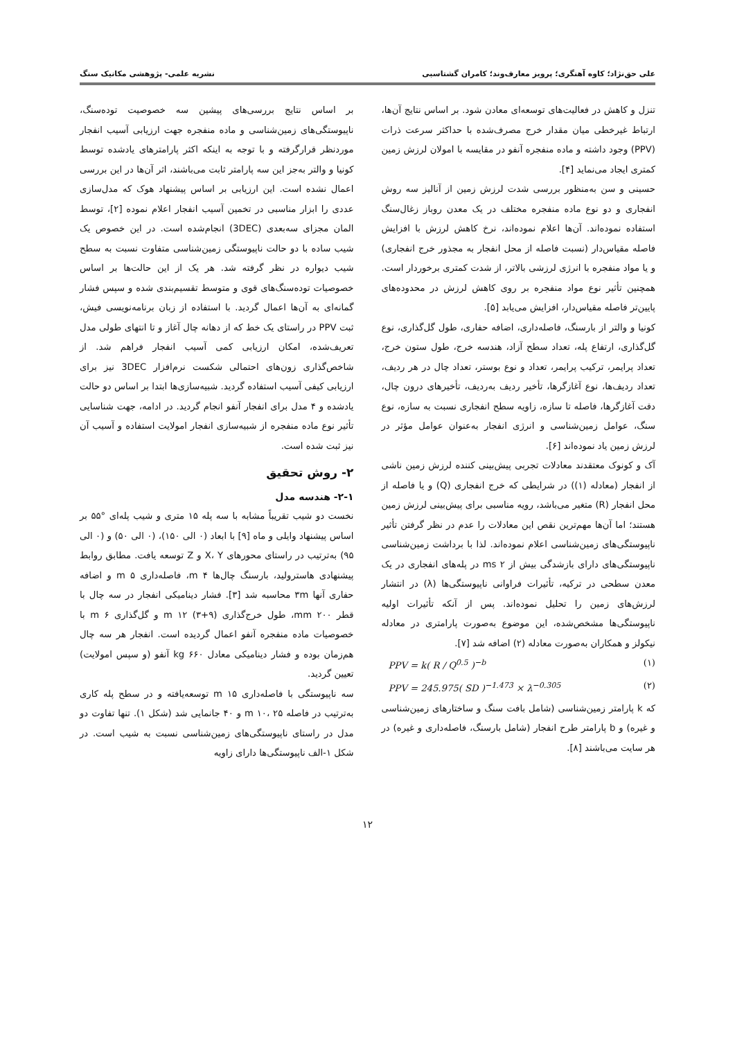علی حق‌نژاد؛ کاوه آهنگری؛ پرویز معارف‌وند؛ کامران گشتاسبی نشریه علمی- پژوهشی مکانیک سنگ
تنزل و کاهش در فعالیت‌های توسعه‌ای معادن شود. بر اساس نتایج آن‌ها، ارتباط غیرخطی میان مقدار خرج مصرف‌شده با حداکثر سرعت ذرات (PPV) وجود داشته و ماده منفجره آنفو در مقایسه با امولان لرزش زمین کمتری ایجاد می‌نماید [۴].
حسینی و سن به‌منظور بررسی شدت لرزش زمین از آنالیز سه روش انفجاری و دو نوع ماده منفجره مختلف در یک معدن روباز زغال‌سنگ استفاده نموده‌اند. آن‌ها اعلام نموده‌اند، نرخ کاهش لرزش با افزایش فاصله مقیاس‌دار (نسبت فاصله از محل انفجار به مجذور خرج انفجاری) و یا مواد منفجره با انرژی لرزشی بالاتر، از شدت کمتری برخوردار است. همچنین تأثیر نوع مواد منفجره بر روی کاهش لرزش در محدوده‌های پایین‌تر فاصله مقیاس‌دار، افزایش می‌یابد [۵].
کونیا و والتر از بارسنگ، فاصله‌داری، اضافه حفاری، طول گل‌گذاری، نوع گل‌گذاری، ارتفاع پله، تعداد سطح آزاد، هندسه خرج، طول ستون خرج، تعداد پرایمر، ترکیب پرایمر، تعداد و نوع بوستر، تعداد چال در هر ردیف، تعداد ردیف‌ها، نوع آغازگرها، تأخیر ردیف به‌ردیف، تأخیرهای درون چال، دقت آغازگرها، فاصله تا سازه، زاویه سطح انفجاری نسبت به سازه، نوع سنگ، عوامل زمین‌شناسی و انرژی انفجار به‌عنوان عوامل مؤثر در لرزش زمین یاد نموده‌اند [۶].
آک و کونوک معتقدند معادلات تجربی پیش‌بینی کننده لرزش زمین ناشی از انفجار (معادله (۱)) در شرایطی که خرج انفجاری (Q) و یا فاصله از محل انفجار (R) متغیر می‌باشد، رویه مناسبی برای پیش‌بینی لرزش زمین هستند؛ اما آن‌ها مهم‌ترین نقص این معادلات را عدم در نظر گرفتن تأثیر ناپیوستگی‌های زمین‌شناسی اعلام نموده‌اند. لذا با برداشت زمین‌شناسی ناپیوستگی‌های دارای بازشدگی بیش از ms ۲ در پله‌های انفجاری در یک معدن سطحی در ترکیه، تأثیرات فراوانی ناپیوستگی‌ها (λ) در انتشار لرزش‌های زمین را تحلیل نموده‌اند. پس از آنکه تأثیرات اولیه ناپیوستگی‌ها مشخص‌شده، این موضوع به‌صورت پارامتری در معادله نیکولز و همکاران به‌صورت معادله (۲) اضافه شد [۷].
PPV = k( R / Q<sup>0.5</sup> )<sup>−b</sup> (۱)
PPV = 245.975( SD )<sup>−1.473</sup> × λ<sup>−0.305</sup> (۲)
که k پارامتر زمین‌شناسی (شامل بافت سنگ و ساختارهای زمین‌شناسی و غیره) و b پارامتر طرح انفجار (شامل بارسنگ، فاصله‌داری و غیره) در هر سایت می‌باشند [۸].
بر اساس نتایج بررسی‌های پیشین سه خصوصیت توده‌سنگ، ناپیوستگی‌های زمین‌شناسی و ماده منفجره جهت ارزیابی آسیب انفجار موردنظر قرارگرفته و با توجه به اینکه اکثر پارامترهای یادشده توسط کونیا و والتر به‌جز این سه پارامتر ثابت می‌باشند، اثر آن‌ها در این بررسی اعمال نشده است. این ارزیابی بر اساس پیشنهاد هوک که مدل‌سازی عددی را ابزار مناسبی در تخمین آسیب انفجار اعلام نموده [۲]، توسط المان مجزای سه‌بعدی (3DEC) انجام‌شده است. در این خصوص یک شیب ساده با دو حالت ناپیوستگی زمین‌شناسی متفاوت نسبت به سطح شیب دیواره در نظر گرفته شد. هر یک از این حالت‌ها بر اساس خصوصیات توده‌سنگ‌های قوی و متوسط تقسیم‌بندی شده و سپس فشار گمانه‌ای به آن‌ها اعمال گردید. با استفاده از زبان برنامه‌نویسی فیش، ثبت PPV در راستای یک خط که از دهانه چال آغاز و تا انتهای طولی مدل تعریف‌شده، امکان ارزیابی کمی آسیب انفجار فراهم شد. از شاخص‌گذاری زون‌های احتمالی شکست نرم‌افزار 3DEC نیز برای ارزیابی کیفی آسیب استفاده گردید. شبیه‌سازی‌ها ابتدا بر اساس دو حالت یادشده و ۴ مدل برای انفجار آنفو انجام گردید. در ادامه، جهت شناسایی تأثیر نوع ماده منفجره از شبیه‌سازی انفجار امولایت استفاده و آسیب آن نیز ثبت شده است.
۲- روش تحقیق
۲-۱- هندسه مدل
نخست دو شیب تقریباً مشابه با سه پله ۱۵ متری و شیب پله‌ای °۵۵ بر اساس پیشنهاد وایلی و ماه [۹] با ابعاد (۰ الی ۱۵۰)، (۰ الی ۵۰) و (۰ الی ۹۵) به‌ترتیب در راستای محورهای X، Y و Z توسعه یافت. مطابق روابط پیشنهادی هاسترولید، بارسنگ چال‌ها m ۴، فاصله‌داری m ۵ و اضافه حفاری آنها ۳m محاسبه شد [۳]. فشار دینامیکی انفجار در سه چال با قطر mm ۲۰۰، طول خرج‌گذاری (۹+۳) m ۱۲ و گل‌گذاری m ۶ با خصوصیات ماده منفجره آنفو اعمال گردیده است. انفجار هر سه چال هم‌زمان بوده و فشار دینامیکی معادل kg ۶۶۰ آنفو (و سپس امولایت) تعیین گردید.
سه ناپیوستگی با فاصله‌داری m ۱۵ توسعه‌یافته و در سطح پله کاری به‌ترتیب در فاصله m ۱۰، ۲۵ و ۴۰ جانمایی شد (شکل ۱). تنها تفاوت دو مدل در راستای ناپیوستگی‌های زمین‌شناسی نسبت به شیب است. در شکل ۱-الف ناپیوستگی‌ها دارای زاویه
۱۲